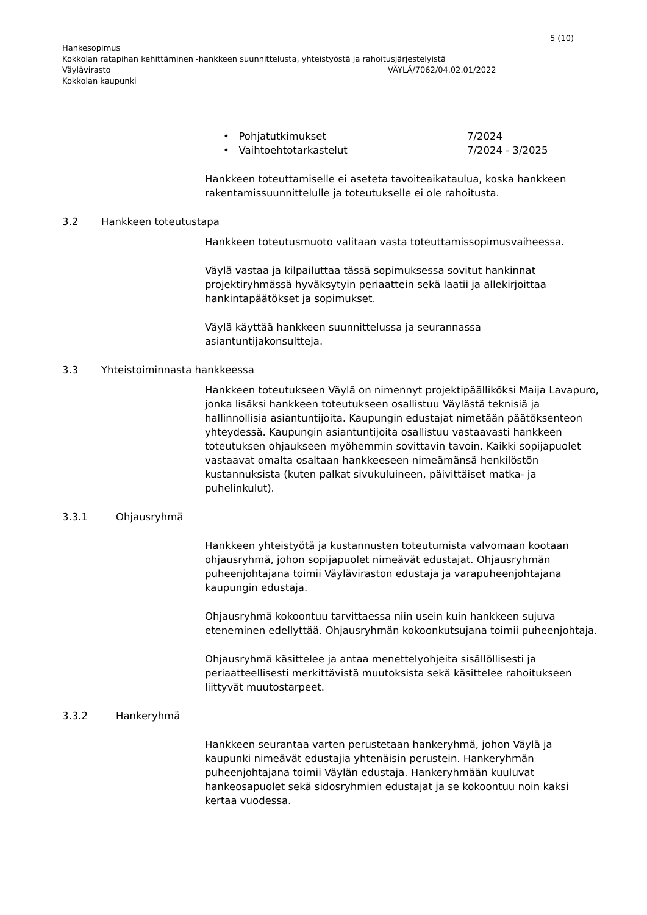5 (10)
Hankesopimus
Kokkolan ratapihan kehittäminen -hankkeen suunnittelusta, yhteistyöstä ja rahoitusjärjestelyistä
Väylävirasto VÄYLÄ/7062/04.02.01/2022
Kokkolan kaupunki
• Pohjatutkimukset 7/2024
• Vaihtoehtotarkastelut 7/2024 - 3/2025
Hankkeen toteuttamiselle ei aseteta tavoiteaikataulua, koska hankkeen rakentamissuunnittelulle ja toteutukselle ei ole rahoitusta.
3.2 Hankkeen toteutustapa
Hankkeen toteutusmuoto valitaan vasta toteuttamissopimusvaiheessa.
Väylä vastaa ja kilpailuttaa tässä sopimuksessa sovitut hankinnat projektiryhmässä hyväksytyin periaattein sekä laatii ja allekirjoittaa hankintapäätökset ja sopimukset.
Väylä käyttää hankkeen suunnittelussa ja seurannassa asiantuntijakonsultteja.
3.3 Yhteistoiminnasta hankkeessa
Hankkeen toteutukseen Väylä on nimennyt projektipäälliköksi Maija Lavapuro, jonka lisäksi hankkeen toteutukseen osallistuu Väylästä teknisiä ja hallinnollisia asiantuntijoita. Kaupungin edustajat nimetään päätöksenteon yhteydessä. Kaupungin asiantuntijoita osallistuu vastaavasti hankkeen toteutuksen ohjaukseen myöhemmin sovittavin tavoin. Kaikki sopijapuolet vastaavat omalta osaltaan hankkeeseen nimeämänsä henkilöstön kustannuksista (kuten palkat sivukuluineen, päivittäiset matka- ja puhelinkulut).
3.3.1 Ohjausryhmä
Hankkeen yhteistyötä ja kustannusten toteutumista valvomaan kootaan ohjausryhmä, johon sopijapuolet nimeävät edustajat. Ohjausryhmän puheenjohtajana toimii Väyläviraston edustaja ja varapuheenjohtajana kaupungin edustaja.
Ohjausryhmä kokoontuu tarvittaessa niin usein kuin hankkeen sujuva eteneminen edellyttää. Ohjausryhmän kokoonkutsujana toimii puheenjohtaja.
Ohjausryhmä käsittelee ja antaa menettelyohjeita sisällöllisesti ja periaatteellisesti merkittävistä muutoksista sekä käsittelee rahoitukseen liittyvät muutostarpeet.
3.3.2 Hankeryhmä
Hankkeen seurantaa varten perustetaan hankeryhmä, johon Väylä ja kaupunki nimeävät edustajia yhtenäisin perustein. Hankeryhmän puheenjohtajana toimii Väylän edustaja. Hankeryhmään kuuluvat hankeosapuolet sekä sidosryhmien edustajat ja se kokoontuu noin kaksi kertaa vuodessa.